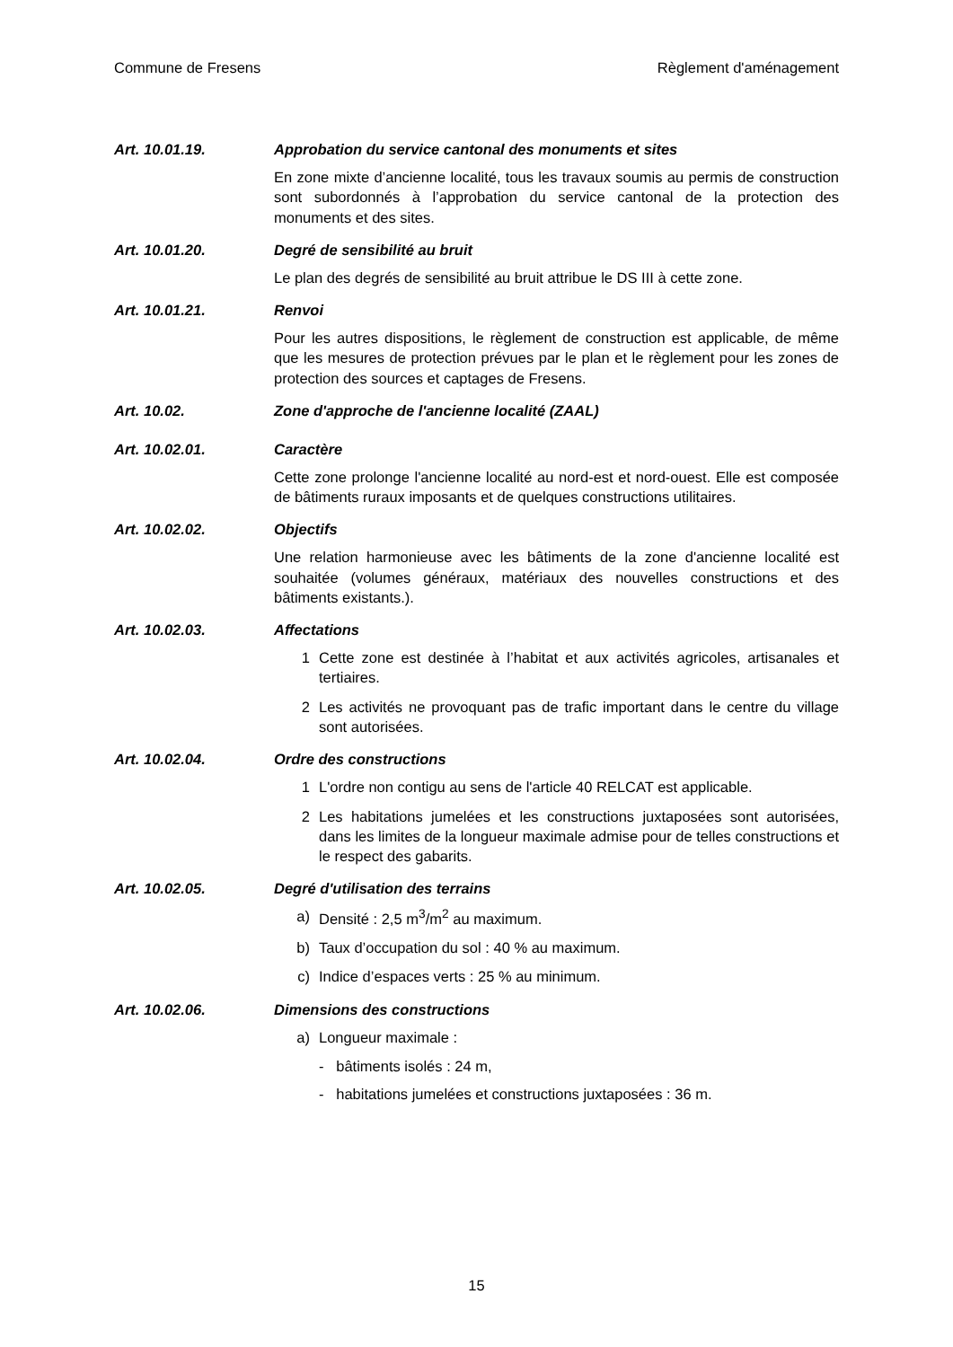Commune de Fresens Règlement d'aménagement
Art. 10.01.19. Approbation du service cantonal des monuments et sites
En zone mixte d’ancienne localité, tous les travaux soumis au permis de construction sont subordonnés à l’approbation du service cantonal de la protection des monuments et des sites.
Art. 10.01.20. Degré de sensibilité au bruit
Le plan des degrés de sensibilité au bruit attribue le DS III à cette zone.
Art. 10.01.21. Renvoi
Pour les autres dispositions, le règlement de construction est applicable, de même que les mesures de protection prévues par le plan et le règlement pour les zones de protection des sources et captages de Fresens.
Art. 10.02. Zone d'approche de l'ancienne localité (ZAAL)
Art. 10.02.01. Caractère
Cette zone prolonge l'ancienne localité au nord-est et nord-ouest. Elle est composée de bâtiments ruraux imposants et de quelques constructions utilitaires.
Art. 10.02.02. Objectifs
Une relation harmonieuse avec les bâtiments de la zone d'ancienne localité est souhaitée (volumes généraux, matériaux des nouvelles constructions et des bâtiments existants.).
Art. 10.02.03. Affectations
1 Cette zone est destinée à l’habitat et aux activités agricoles, artisanales et tertiaires.
2 Les activités ne provoquant pas de trafic important dans le centre du village sont autorisées.
Art. 10.02.04. Ordre des constructions
1 L'ordre non contigu au sens de l'article 40 RELCAT est applicable.
2 Les habitations jumelées et les constructions juxtaposées sont autorisées, dans les limites de la longueur maximale admise pour de telles constructions et le respect des gabarits.
Art. 10.02.05. Degré d'utilisation des terrains
a) Densité : 2,5 m<sup>3</sup>/m<sup>2</sup> au maximum.
b) Taux d’occupation du sol : 40 % au maximum.
c) Indice d’espaces verts : 25 % au minimum.
Art. 10.02.06. Dimensions des constructions
a) Longueur maximale :
- bâtiments isolés : 24 m,
- habitations jumelées et constructions juxtaposées : 36 m.
15